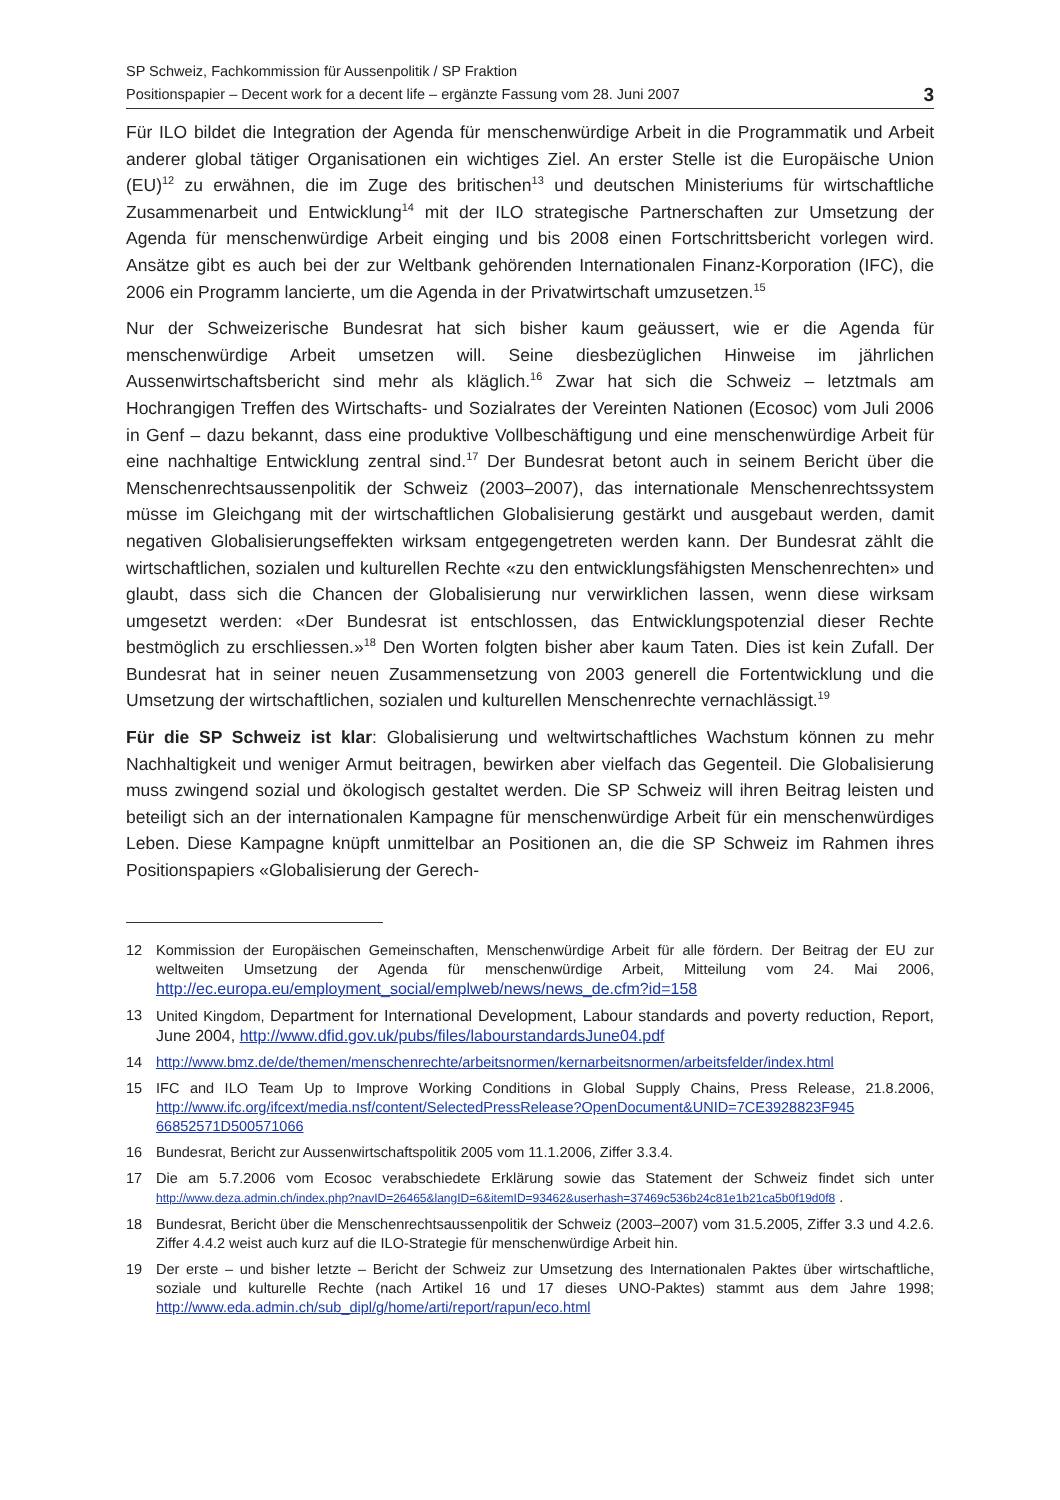SP Schweiz, Fachkommission für Aussenpolitik / SP Fraktion
Positionspapier – Decent work for a decent life – ergänzte Fassung vom 28. Juni 2007
3
Für ILO bildet die Integration der Agenda für menschenwürdige Arbeit in die Programmatik und Arbeit anderer global tätiger Organisationen ein wichtiges Ziel. An erster Stelle ist die Europäische Union (EU)<sup>12</sup> zu erwähnen, die im Zuge des britischen<sup>13</sup> und deutschen Ministeriums für wirtschaftliche Zusammenarbeit und Entwicklung<sup>14</sup> mit der ILO strategische Partnerschaften zur Umsetzung der Agenda für menschenwürdige Arbeit einging und bis 2008 einen Fortschrittsbericht vorlegen wird. Ansätze gibt es auch bei der zur Weltbank gehörenden Internationalen Finanz-Korporation (IFC), die 2006 ein Programm lancierte, um die Agenda in der Privatwirtschaft umzusetzen.<sup>15</sup>
Nur der Schweizerische Bundesrat hat sich bisher kaum geäussert, wie er die Agenda für menschenwürdige Arbeit umsetzen will. Seine diesbezüglichen Hinweise im jährlichen Aussenwirtschaftsbericht sind mehr als kläglich.<sup>16</sup> Zwar hat sich die Schweiz – letztmals am Hochrangigen Treffen des Wirtschafts- und Sozialrates der Vereinten Nationen (Ecosoc) vom Juli 2006 in Genf – dazu bekannt, dass eine produktive Vollbeschäftigung und eine menschenwürdige Arbeit für eine nachhaltige Entwicklung zentral sind.<sup>17</sup> Der Bundesrat betont auch in seinem Bericht über die Menschenrechtsaussenpolitik der Schweiz (2003–2007), das internationale Menschenrechtssystem müsse im Gleichgang mit der wirtschaftlichen Globalisierung gestärkt und ausgebaut werden, damit negativen Globalisierungseffekten wirksam entgegengetreten werden kann. Der Bundesrat zählt die wirtschaftlichen, sozialen und kulturellen Rechte «zu den entwicklungsfähigsten Menschenrechten» und glaubt, dass sich die Chancen der Globalisierung nur verwirklichen lassen, wenn diese wirksam umgesetzt werden: «Der Bundesrat ist entschlossen, das Entwicklungspotenzial dieser Rechte bestmöglich zu erschliessen.»<sup>18</sup> Den Worten folgten bisher aber kaum Taten. Dies ist kein Zufall. Der Bundesrat hat in seiner neuen Zusammensetzung von 2003 generell die Fortentwicklung und die Umsetzung der wirtschaftlichen, sozialen und kulturellen Menschenrechte vernachlässigt.<sup>19</sup>
Für die SP Schweiz ist klar: Globalisierung und weltwirtschaftliches Wachstum können zu mehr Nachhaltigkeit und weniger Armut beitragen, bewirken aber vielfach das Gegenteil. Die Globalisierung muss zwingend sozial und ökologisch gestaltet werden. Die SP Schweiz will ihren Beitrag leisten und beteiligt sich an der internationalen Kampagne für menschenwürdige Arbeit für ein menschenwürdiges Leben. Diese Kampagne knüpft unmittelbar an Positionen an, die die SP Schweiz im Rahmen ihres Positionspapiers «Globalisierung der Gerech-
12 Kommission der Europäischen Gemeinschaften, Menschenwürdige Arbeit für alle fördern. Der Beitrag der EU zur weltweiten Umsetzung der Agenda für menschenwürdige Arbeit, Mitteilung vom 24. Mai 2006, http://ec.europa.eu/employment_social/emplweb/news/news_de.cfm?id=158
13 United Kingdom, Department for International Development, Labour standards and poverty reduction, Report, June 2004, http://www.dfid.gov.uk/pubs/files/labourstandardsJune04.pdf
14 http://www.bmz.de/de/themen/menschenrechte/arbeitsnormen/kernarbeitsnormen/arbeitsfelder/index.html
15 IFC and ILO Team Up to Improve Working Conditions in Global Supply Chains, Press Release, 21.8.2006, http://www.ifc.org/ifcext/media.nsf/content/SelectedPressRelease?OpenDocument&UNID=7CE3928823F945 66852571D500571066
16 Bundesrat, Bericht zur Aussenwirtschaftspolitik 2005 vom 11.1.2006, Ziffer 3.3.4.
17 Die am 5.7.2006 vom Ecosoc verabschiedete Erklärung sowie das Statement der Schweiz findet sich unter http://www.deza.admin.ch/index.php?navID=26465&langID=6&itemID=93462&userhash=37469c536b24c81e1b21ca5b0f19d0f8 .
18 Bundesrat, Bericht über die Menschenrechtsaussenpolitik der Schweiz (2003–2007) vom 31.5.2005, Ziffer 3.3 und 4.2.6. Ziffer 4.4.2 weist auch kurz auf die ILO-Strategie für menschenwürdige Arbeit hin.
19 Der erste – und bisher letzte – Bericht der Schweiz zur Umsetzung des Internationalen Paktes über wirtschaftliche, soziale und kulturelle Rechte (nach Artikel 16 und 17 dieses UNO-Paktes) stammt aus dem Jahre 1998; http://www.eda.admin.ch/sub_dipl/g/home/arti/report/rapun/eco.html